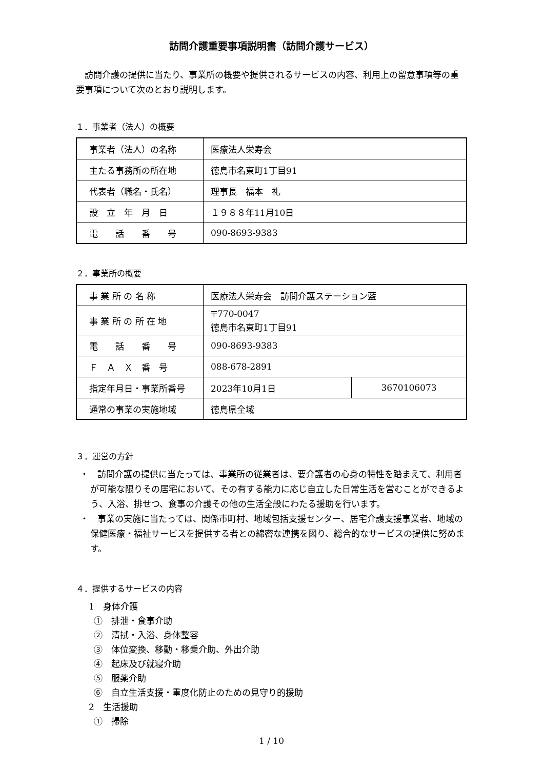訪問介護重要事項説明書（訪問介護サービス）
　訪問介護の提供に当たり、事業所の概要や提供されるサービスの内容、利用上の留意事項等の重要事項について次のとおり説明します。
１．事業者（法人）の概要
| 事業者（法人）の名称 | 医療法人栄寿会 |
| 主たる事務所の所在地 | 徳島市名東町1丁目91 |
| 代表者（職名・氏名） | 理事長 福本 礼 |
| 設 立 年 月 日 | １９８８年11月10日 |
| 電 話 番 号 | 090-8693-9383 |
２．事業所の概要
| 事 業 所 の 名 称 | 医療法人栄寿会 訪問介護ステーション藍 | |
| 事 業 所 の 所 在 地 | 〒770-0047 徳島市名東町1丁目91 | |
| 電 話 番 号 | 090-8693-9383 | |
| Ｆ Ａ Ｘ 番 号 | 088-678-2891 | |
| 指定年月日・事業所番号 | 2023年10月1日 | 3670106073 |
| 通常の事業の実施地域 | 徳島県全域 | |
３．運営の方針
・　訪問介護の提供に当たっては、事業所の従業者は、要介護者の心身の特性を踏まえて、利用者が可能な限りその居宅において、その有する能力に応じ自立した日常生活を営むことができるよう、入浴、排せつ、食事の介護その他の生活全般にわたる援助を行います。
・　事業の実施に当たっては、関係市町村、地域包括支援センター、居宅介護支援事業者、地域の保健医療・福祉サービスを提供する者との綿密な連携を図り、総合的なサービスの提供に努めます。
４．提供するサービスの内容
1　身体介護
①　排泄・食事介助
②　清拭・入浴、身体整容
③　体位変換、移動・移乗介助、外出介助
④　起床及び就寝介助
⑤　服薬介助
⑥　自立生活支援・重度化防止のための見守り的援助
2　生活援助
①　掃除
1 / 10